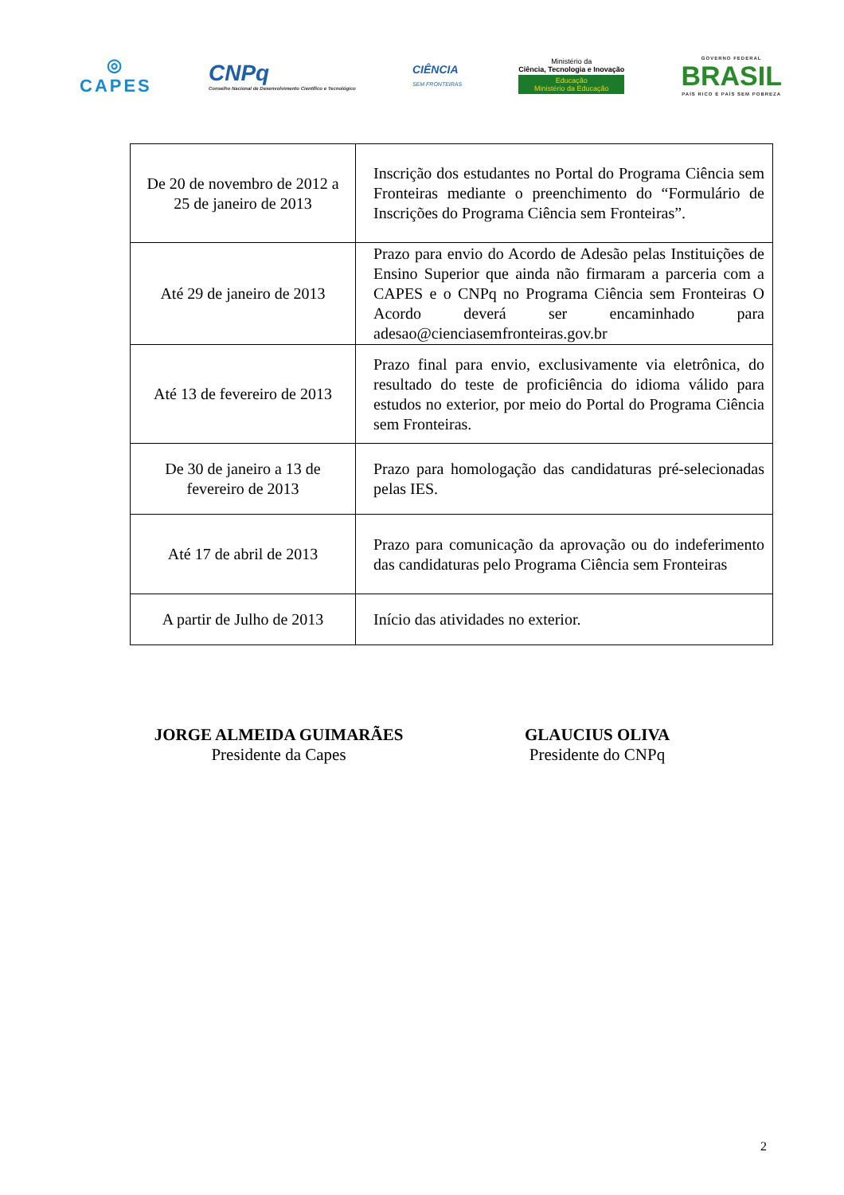◎
CAPES
CNPq
Conselho Nacional de Desenvolvimento Científico e Tecnológico
CIÊNCIA
SEM FRONTEIRAS
Ministério da
Ciência, Tecnologia e Inovação
Educação
Ministério da Educação
GOVERNO FEDERAL
BRASIL
PAÍS RICO É PAÍS SEM POBREZA
| De 20 de novembro de 2012 a 25 de janeiro de 2013 | Inscrição dos estudantes no Portal do Programa Ciência sem Fronteiras mediante o preenchimento do “Formulário de Inscrições do Programa Ciência sem Fronteiras”. |
| Até 29 de janeiro de 2013 | Prazo para envio do Acordo de Adesão pelas Instituições de Ensino Superior que ainda não firmaram a parceria com a CAPES e o CNPq no Programa Ciência sem Fronteiras O Acordo deverá ser encaminhado para adesao@cienciasemfronteiras.gov.br |
| Até 13 de fevereiro de 2013 | Prazo final para envio, exclusivamente via eletrônica, do resultado do teste de proficiência do idioma válido para estudos no exterior, por meio do Portal do Programa Ciência sem Fronteiras. |
| De 30 de janeiro a 13 de fevereiro de 2013 | Prazo para homologação das candidaturas pré-selecionadas pelas IES. |
| Até 17 de abril de 2013 | Prazo para comunicação da aprovação ou do indeferimento das candidaturas pelo Programa Ciência sem Fronteiras |
| A partir de Julho de 2013 | Início das atividades no exterior. |
JORGE ALMEIDA GUIMARÃES
Presidente da Capes
GLAUCIUS OLIVA
Presidente do CNPq
2